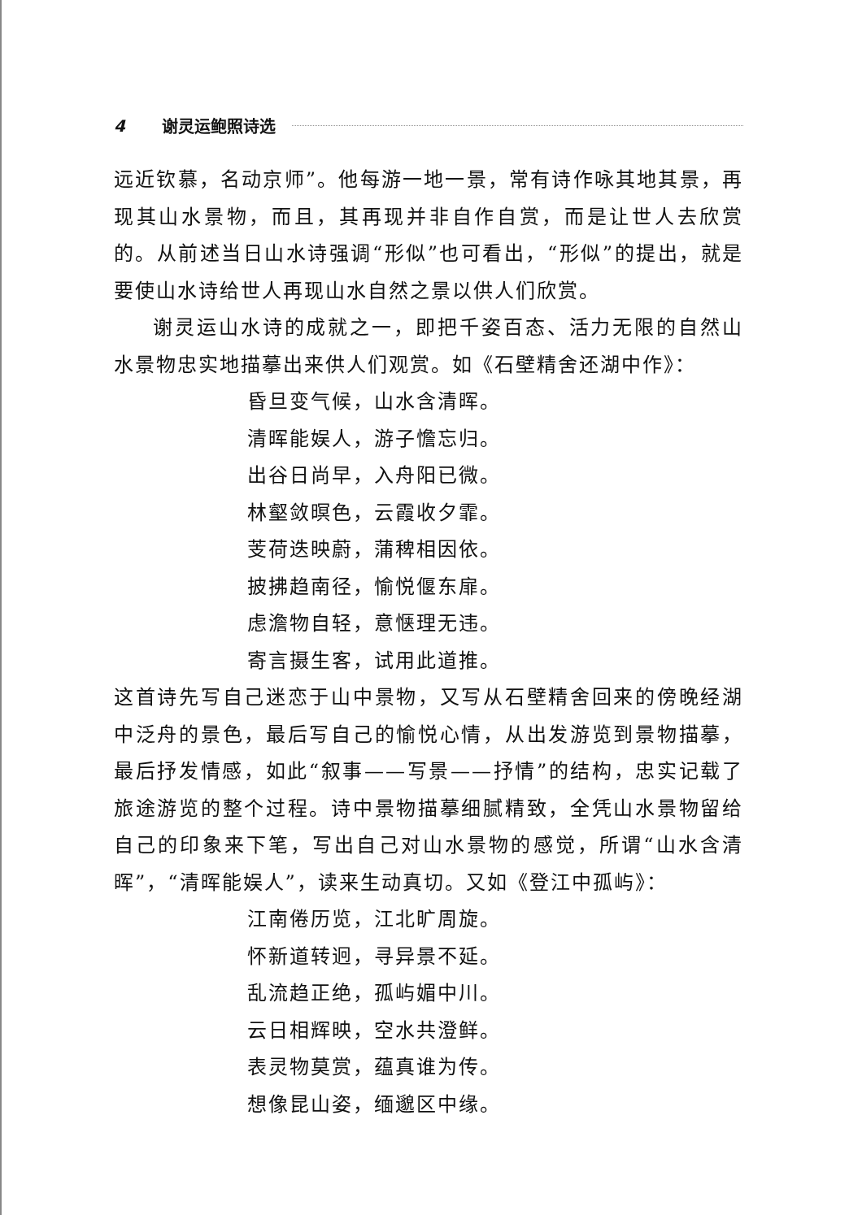4 谢灵运鲍照诗选
远近钦慕，名动京师”。他每游一地一景，常有诗作咏其地其景，再现其山水景物，而且，其再现并非自作自赏，而是让世人去欣赏的。从前述当日山水诗强调“形似”也可看出，“形似”的提出，就是要使山水诗给世人再现山水自然之景以供人们欣赏。
谢灵运山水诗的成就之一，即把千姿百态、活力无限的自然山水景物忠实地描摹出来供人们观赏。如《石壁精舍还湖中作》：
昏旦变气候，山水含清晖。
清晖能娱人，游子憺忘归。
出谷日尚早，入舟阳已微。
林壑敛暝色，云霞收夕霏。
芰荷迭映蔚，蒲稗相因依。
披拂趋南径，愉悦偃东扉。
虑澹物自轻，意惬理无违。
寄言摄生客，试用此道推。
这首诗先写自己迷恋于山中景物，又写从石壁精舍回来的傍晚经湖中泛舟的景色，最后写自己的愉悦心情，从出发游览到景物描摹，最后抒发情感，如此“叙事——写景——抒情”的结构，忠实记载了旅途游览的整个过程。诗中景物描摹细腻精致，全凭山水景物留给自己的印象来下笔，写出自己对山水景物的感觉，所谓“山水含清晖”，“清晖能娱人”，读来生动真切。又如《登江中孤屿》：
江南倦历览，江北旷周旋。
怀新道转迥，寻异景不延。
乱流趋正绝，孤屿媚中川。
云日相辉映，空水共澄鲜。
表灵物莫赏，蕴真谁为传。
想像昆山姿，缅邈区中缘。